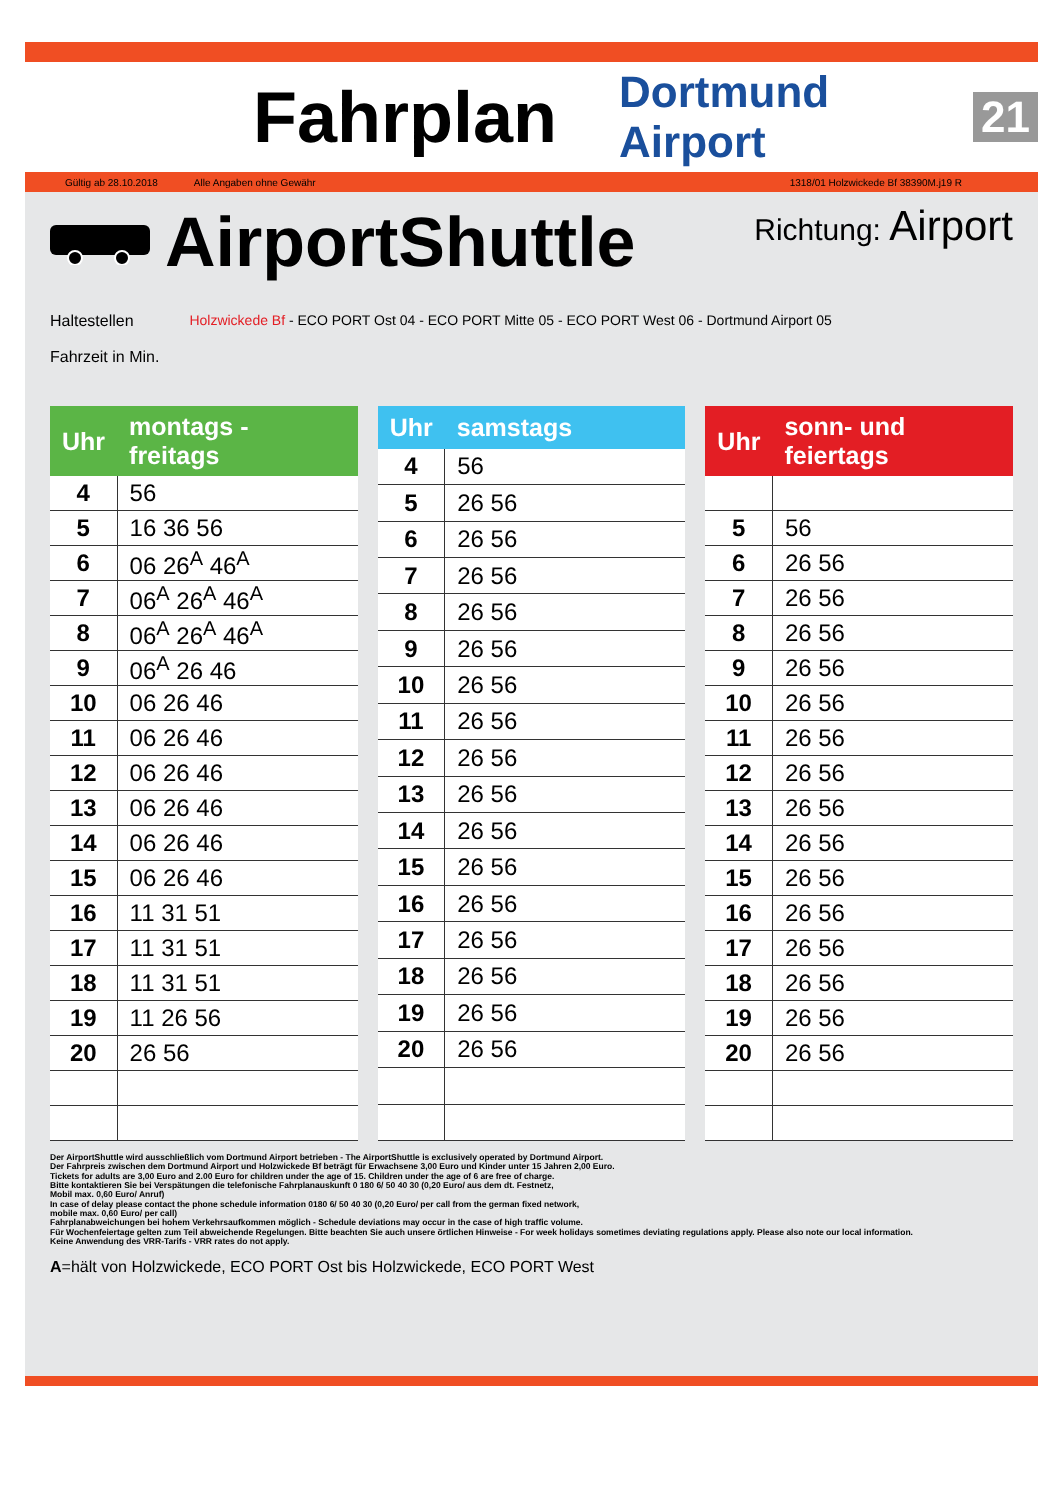Fahrplan
Dortmund Airport 21
Gültig ab 28.10.2018 Alle Angaben ohne Gewähr 1318/01 Holzwickede Bf 38390M.j19 R
AirportShuttle
Richtung: Airport
Haltestellen
Fahrzeit in Min.
Holzwickede Bf - ECO PORT Ost 04 - ECO PORT Mitte 05 - ECO PORT West 06 - Dortmund Airport 05
| Uhr | montags - freitags |
| --- | --- |
| 4 | 56 |
| 5 | 16 36 56 |
| 6 | 06 26<sup>A</sup> 46<sup>A</sup> |
| 7 | 06<sup>A</sup> 26<sup>A</sup> 46<sup>A</sup> |
| 8 | 06<sup>A</sup> 26<sup>A</sup> 46<sup>A</sup> |
| 9 | 06<sup>A</sup> 26 46 |
| 10 | 06 26 46 |
| 11 | 06 26 46 |
| 12 | 06 26 46 |
| 13 | 06 26 46 |
| 14 | 06 26 46 |
| 15 | 06 26 46 |
| 16 | 11 31 51 |
| 17 | 11 31 51 |
| 18 | 11 31 51 |
| 19 | 11 26 56 |
| 20 | 26 56 |
| Uhr | samstags |
| --- | --- |
| 4 | 56 |
| 5 | 26 56 |
| 6 | 26 56 |
| 7 | 26 56 |
| 8 | 26 56 |
| 9 | 26 56 |
| 10 | 26 56 |
| 11 | 26 56 |
| 12 | 26 56 |
| 13 | 26 56 |
| 14 | 26 56 |
| 15 | 26 56 |
| 16 | 26 56 |
| 17 | 26 56 |
| 18 | 26 56 |
| 19 | 26 56 |
| 20 | 26 56 |
| Uhr | sonn- und feiertags |
| --- | --- |
| 5 | 56 |
| 6 | 26 56 |
| 7 | 26 56 |
| 8 | 26 56 |
| 9 | 26 56 |
| 10 | 26 56 |
| 11 | 26 56 |
| 12 | 26 56 |
| 13 | 26 56 |
| 14 | 26 56 |
| 15 | 26 56 |
| 16 | 26 56 |
| 17 | 26 56 |
| 18 | 26 56 |
| 19 | 26 56 |
| 20 | 26 56 |
Der AirportShuttle wird ausschließlich vom Dortmund Airport betrieben - The AirportShuttle is exclusively operated by Dortmund Airport.
Der Fahrpreis zwischen dem Dortmund Airport und Holzwickede Bf beträgt für Erwachsene 3,00 Euro und Kinder unter 15 Jahren 2,00 Euro.
Tickets for adults are 3,00 Euro and 2.00 Euro for children under the age of 15. Children under the age of 6 are free of charge.
Bitte kontaktieren Sie bei Verspätungen die telefonische Fahrplanauskunft 0 180 6/ 50 40 30 (0,20 Euro/ aus dem dt. Festnetz,
Mobil max. 0,60 Euro/ Anruf)
In case of delay please contact the phone schedule information 0180 6/ 50 40 30 (0,20 Euro/ per call from the german fixed network,
mobile max. 0,60 Euro/ per call)
Fahrplanabweichungen bei hohem Verkehrsaufkommen möglich - Schedule deviations may occur in the case of high traffic volume.
Für Wochenfeiertage gelten zum Teil abweichende Regelungen. Bitte beachten Sie auch unsere örtlichen Hinweise - For week holidays sometimes deviating regulations apply. Please also note our local information.
Keine Anwendung des VRR-Tarifs - VRR rates do not apply.
A=hält von Holzwickede, ECO PORT Ost bis Holzwickede, ECO PORT West